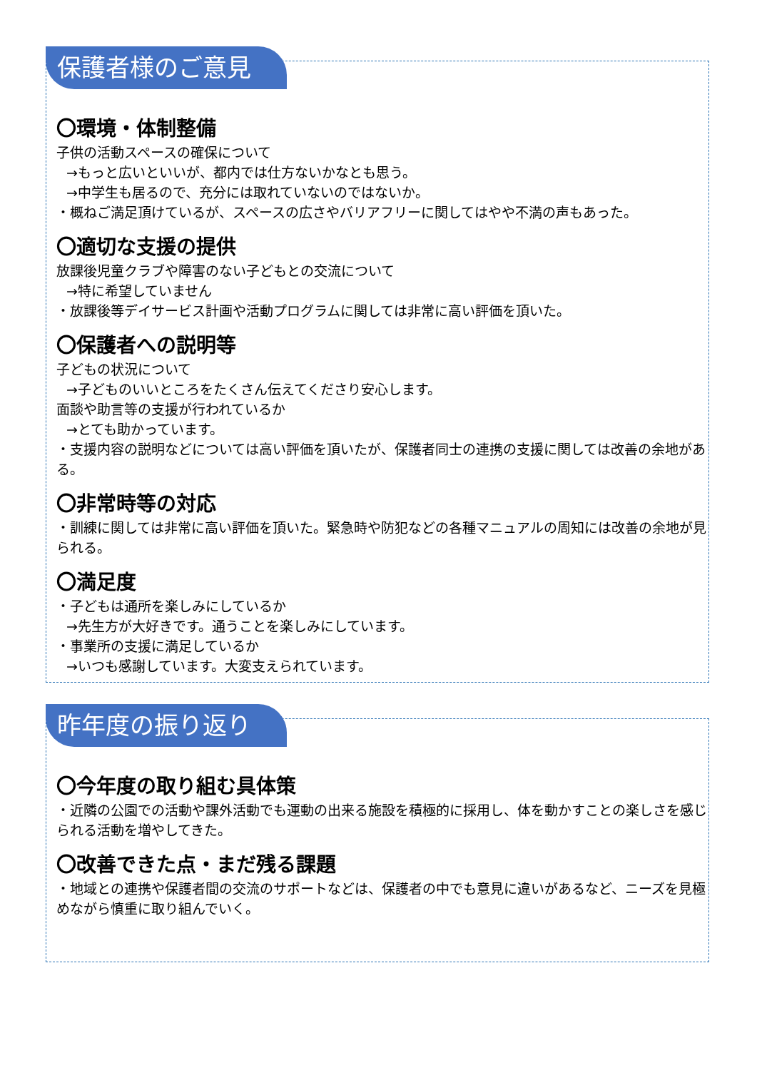保護者様のご意見
〇環境・体制整備
子供の活動スペースの確保について
→もっと広いといいが、都内では仕方ないかなとも思う。
→中学生も居るので、充分には取れていないのではないか。
・概ねご満足頂けているが、スペースの広さやバリアフリーに関してはやや不満の声もあった。
〇適切な支援の提供
放課後児童クラブや障害のない子どもとの交流について
→特に希望していません
・放課後等デイサービス計画や活動プログラムに関しては非常に高い評価を頂いた。
〇保護者への説明等
子どもの状況について
→子どものいいところをたくさん伝えてくださり安心します。
面談や助言等の支援が行われているか
→とても助かっています。
・支援内容の説明などについては高い評価を頂いたが、保護者同士の連携の支援に関しては改善の余地がある。
〇非常時等の対応
・訓練に関しては非常に高い評価を頂いた。緊急時や防犯などの各種マニュアルの周知には改善の余地が見られる。
〇満足度
・子どもは通所を楽しみにしているか
→先生方が大好きです。通うことを楽しみにしています。
・事業所の支援に満足しているか
→いつも感謝しています。大変支えられています。
昨年度の振り返り
〇今年度の取り組む具体策
・近隣の公園での活動や課外活動でも運動の出来る施設を積極的に採用し、体を動かすことの楽しさを感じられる活動を増やしてきた。
〇改善できた点・まだ残る課題
・地域との連携や保護者間の交流のサポートなどは、保護者の中でも意見に違いがあるなど、ニーズを見極めながら慎重に取り組んでいく。